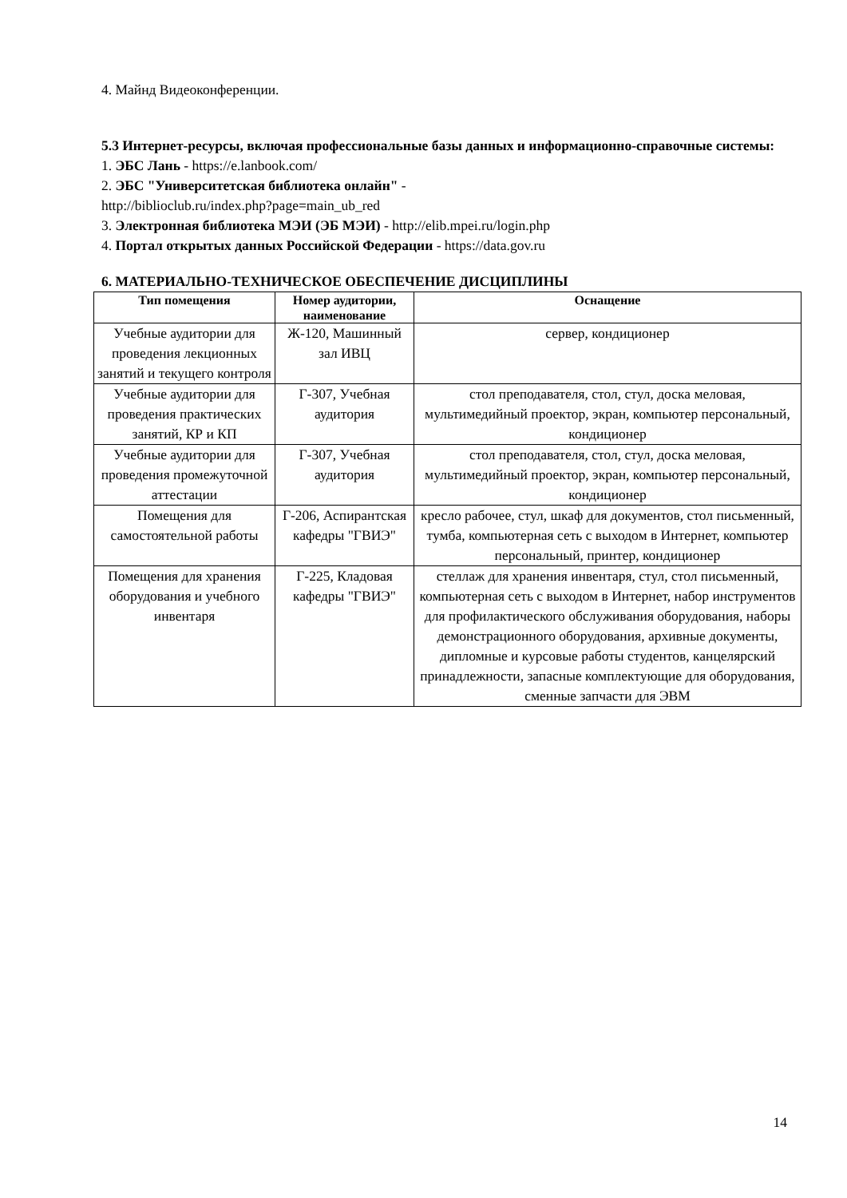4. Майнд Видеоконференции.
5.3 Интернет-ресурсы, включая профессиональные базы данных и информационно-справочные системы:
1. ЭБС Лань - https://e.lanbook.com/
2. ЭБС "Университетская библиотека онлайн" -
http://biblioclub.ru/index.php?page=main_ub_red
3. Электронная библиотека МЭИ (ЭБ МЭИ) - http://elib.mpei.ru/login.php
4. Портал открытых данных Российской Федерации - https://data.gov.ru
6. МАТЕРИАЛЬНО-ТЕХНИЧЕСКОЕ ОБЕСПЕЧЕНИЕ ДИСЦИПЛИНЫ
| Тип помещения | Номер аудитории, наименование | Оснащение |
| --- | --- | --- |
| Учебные аудитории для проведения лекционных занятий и текущего контроля | Ж-120, Машинный зал ИВЦ | сервер, кондиционер |
| Учебные аудитории для проведения практических занятий, КР и КП | Г-307, Учебная аудитория | стол преподавателя, стол, стул, доска меловая, мультимедийный проектор, экран, компьютер персональный, кондиционер |
| Учебные аудитории для проведения промежуточной аттестации | Г-307, Учебная аудитория | стол преподавателя, стол, стул, доска меловая, мультимедийный проектор, экран, компьютер персональный, кондиционер |
| Помещения для самостоятельной работы | Г-206, Аспирантская кафедры "ГВИЭ" | кресло рабочее, стул, шкаф для документов, стол письменный, тумба, компьютерная сеть с выходом в Интернет, компьютер персональный, принтер, кондиционер |
| Помещения для хранения оборудования и учебного инвентаря | Г-225, Кладовая кафедры "ГВИЭ" | стеллаж для хранения инвентаря, стул, стол письменный, компьютерная сеть с выходом в Интернет, набор инструментов для профилактического обслуживания оборудования, наборы демонстрационного оборудования, архивные документы, дипломные и курсовые работы студентов, канцелярский принадлежности, запасные комплектующие для оборудования, сменные запчасти для ЭВМ |
14